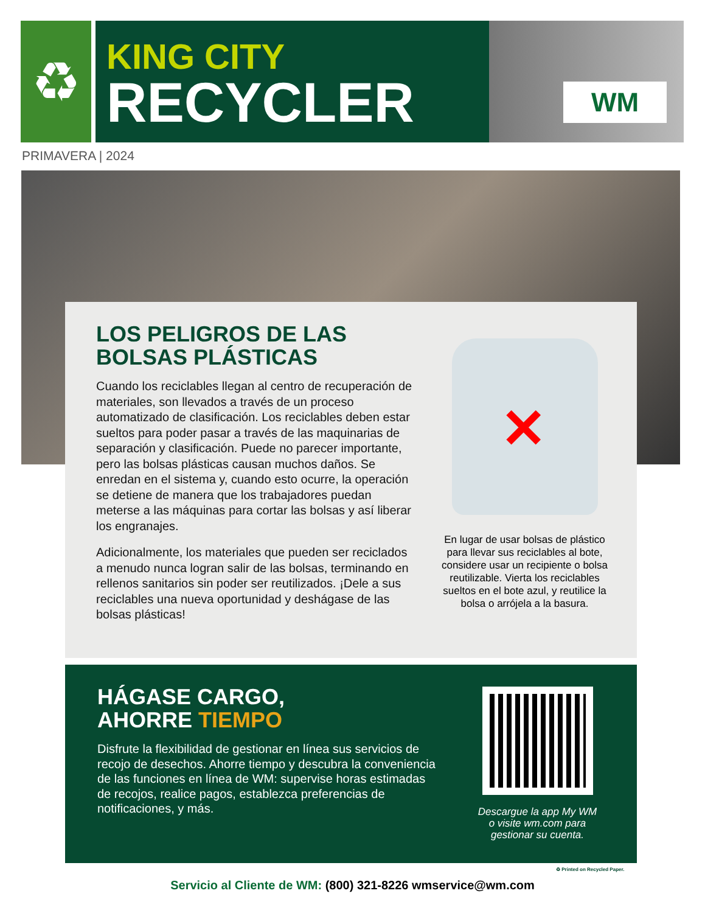♻
KING CITY
RECYCLER
WM
PRIMAVERA | 2024
LOS PELIGROS DE LAS BOLSAS PLÁSTICAS
Cuando los reciclables llegan al centro de recuperación de materiales, son llevados a través de un proceso automatizado de clasificación. Los reciclables deben estar sueltos para poder pasar a través de las maquinarias de separación y clasificación. Puede no parecer importante, pero las bolsas plásticas causan muchos daños. Se enredan en el sistema y, cuando esto ocurre, la operación se detiene de manera que los trabajadores puedan meterse a las máquinas para cortar las bolsas y así liberar los engranajes.
Adicionalmente, los materiales que pueden ser reciclados a menudo nunca logran salir de las bolsas, terminando en rellenos sanitarios sin poder ser reutilizados. ¡Dele a sus reciclables una nueva oportunidad y deshágase de las bolsas plásticas!
✕
En lugar de usar bolsas de plástico para llevar sus reciclables al bote, considere usar un recipiente o bolsa reutilizable. Vierta los reciclables sueltos en el bote azul, y reutilice la bolsa o arrójela a la basura.
HÁGASE CARGO,
AHORRE TIEMPO
Disfrute la flexibilidad de gestionar en línea sus servicios de recojo de desechos. Ahorre tiempo y descubra la conveniencia de las funciones en línea de WM: supervise horas estimadas de recojos, realice pagos, establezca preferencias de notificaciones, y más.
Descargue la app My WM
o visite wm.com para
gestionar su cuenta.
♻ Printed on Recycled Paper.
Servicio al Cliente de WM: (800) 321-8226 wmservice@wm.com